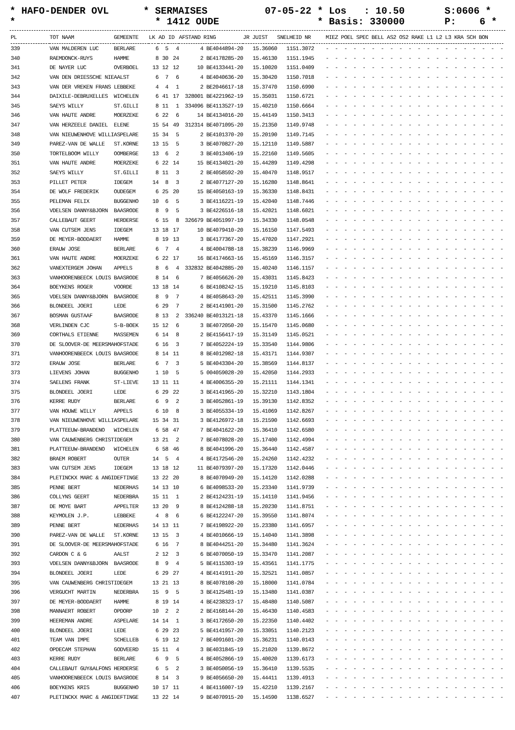* HAFO-DENDER OVL *
* SERMAISES * 1412 OUDE
07-05-22 * Los : 10.50 * Basis: 330000
S:0606 * P: 6 *
| PL | TOT NAAM | GEMEENTE | LK | AD | ID | AFSTAND RING | JR JUIST | SNELHEID NR | MIEZ POEL SPEC BELL AS2 OS2 RAKE L1 L2 L3 KRA SCH BON |
| --- | --- | --- | --- | --- | --- | --- | --- | --- | --- |
| 339 | VAN MALDEREN LUC | BERLARE | 6 | 5 | 4 | 4 BE4044894-20 | 15.36060 | 1151.3072 | - - - - - - - - - - - - - - - - - - - - |
| 340 | RAEMDONCK-RUYS | HAMME | 8 | 30 | 24 | 2 BE4178285-20 | 15.46130 | 1151.1945 | - - - - - - - - - - - - - - - - - - - - |
| 341 | DE NAYER LUC | OVERBOEL | 13 | 12 | 12 | 10 BE4133441-20 | 15.10020 | 1151.0409 | - - - - - - - - - - - - - - - - - - - - |
| 342 | VAN DEN DRIESSCHE NIE | AALST | 6 | 7 | 6 | 4 BE4040636-20 | 15.30420 | 1150.7018 | - - - - - - - - - - - - - - - - - - - - |
| 343 | VAN DER VREKEN FRANS | LEBBEKE | 4 | 4 | 1 | 2 BE2046617-18 | 15.37470 | 1150.6990 | - - - - - - - - - - - - - - - - - - - - |
| 344 | DAIXILE-DEBRUXELLES | WICHELEN | 6 | 41 | 17 | 328001 BE4221962-19 | 15.35031 | 1150.6721 | - - - - - - - - - - - - - - - - - - - - |
| 345 | SAEYS WILLY | ST.GILLI | 8 | 11 | 1 | 334096 BE4113527-19 | 15.40210 | 1150.6664 | - - - - - - - - - - - - - - - - - - - - |
| 346 | VAN HAUTE ANDRE | MOERZEKE | 6 | 22 | 6 | 14 BE4134016-20 | 15.44149 | 1150.3413 | - - - - - - - - - - - - - - - - - - - - |
| 347 | VAN HERZEELE DANIEL | ELENE | 15 | 54 | 49 | 312314 BE4071095-20 | 15.21350 | 1149.9748 | - - - - - - - - - - - - - - - - - - - - |
| 348 | VAN NIEUWENHOVE WILLI | ASPELARE | 15 | 34 | 5 | 2 BE4101370-20 | 15.20190 | 1149.7145 | - - - - - - - - - - - - - - - - - - - - |
| 349 | PAREZ-VAN DE WALLE | ST.KORNE | 13 | 15 | 5 | 3 BE4070827-20 | 15.12110 | 1149.5887 | - - - - - - - - - - - - - - - - - - - - |
| 350 | TORTELBOOM WILLY | OOMBERGE | 13 | 6 | 2 | 3 BE4013406-19 | 15.22160 | 1149.5605 | - - - - - - - - - - - - - - - - - - - - |
| 351 | VAN HAUTE ANDRE | MOERZEKE | 6 | 22 | 14 | 15 BE4134021-20 | 15.44289 | 1149.4298 | - - - - - - - - - - - - - - - - - - - - |
| 352 | SAEYS WILLY | ST.GILLI | 8 | 11 | 3 | 2 BE4058592-20 | 15.40470 | 1148.9517 | - - - - - - - - - - - - - - - - - - - - |
| 353 | PILLET PETER | IDEGEM | 14 | 8 | 3 | 2 BE4077127-20 | 15.16280 | 1148.8641 | - - - - - - - - - - - - - - - - - - - - |
| 354 | DE WOLF FREDERIK | OUDEGEM | 6 | 25 | 20 | 15 BE4050163-19 | 15.36330 | 1148.8431 | - - - - - - - - - - - - - - - - - - - - |
| 355 | PELEMAN FELIX | BUGGENHO | 10 | 6 | 5 | 3 BE4116221-19 | 15.42040 | 1148.7446 | - - - - - - - - - - - - - - - - - - - - |
| 356 | VDELSEN DANNY&BJORN | BAASRODE | 8 | 9 | 5 | 3 BE4226516-18 | 15.42021 | 1148.6021 | - - - - - - - - - - - - - - - - - - - - |
| 357 | CALLEBAUT GEERT | HERDERSE | 6 | 15 | 8 | 326679 BE4051997-19 | 15.34330 | 1148.0548 | - - - - - - - - - - - - - - - - - - - - |
| 358 | VAN CUTSEM JENS | IDEGEM | 13 | 18 | 17 | 10 BE4079410-20 | 15.16150 | 1147.5493 | - - - - - - - - - - - - - - - - - - - - |
| 359 | DE MEYER-BODDAERT | HAMME | 8 | 19 | 13 | 3 BE4177367-20 | 15.47020 | 1147.2921 | - - - - - - - - - - - - - - - - - - - - |
| 360 | ERAUW JOSE | BERLARE | 6 | 7 | 4 | 4 BE4004788-18 | 15.38239 | 1146.9969 | - - - - - - - - - - - - - - - - - - - - |
| 361 | VAN HAUTE ANDRE | MOERZEKE | 6 | 22 | 17 | 16 BE4174663-16 | 15.45169 | 1146.3157 | - - - - - - - - - - - - - - - - - - - - |
| 362 | VANEXTERGEM JOHAN | APPELS | 8 | 6 | 4 | 332832 BE4042885-20 | 15.40240 | 1146.1157 | - - - - - - - - - - - - - - - - - - - - |
| 363 | VANHOORENBEECK LOUIS | BAASRODE | 8 | 14 | 6 | 7 BE4056626-20 | 15.43031 | 1145.8423 | - - - - - - - - - - - - - - - - - - - - |
| 364 | BOEYKENS ROGER | VOORDE | 13 | 18 | 14 | 6 BE4108242-15 | 15.19210 | 1145.8103 | - - - - - - - - - - - - - - - - - - - - |
| 365 | VDELSEN DANNY&BJORN | BAASRODE | 8 | 9 | 7 | 4 BE4058643-20 | 15.42511 | 1145.3990 | - - - - - - - - - - - - - - - - - - - - |
| 366 | BLONDEEL JOERI | LEDE | 6 | 29 | 7 | 2 BE4141901-20 | 15.31500 | 1145.2762 | - - - - - - - - - - - - - - - - - - - - |
| 367 | BOSMAN GUSTAAF | BAASRODE | 8 | 13 | 2 | 336240 BE4013121-18 | 15.43370 | 1145.1666 | - - - - - - - - - - - - - - - - - - - - |
| 368 | VERLINDEN CJC | S-B-BOEK | 15 | 12 | 6 | 3 BE4072050-20 | 15.15470 | 1145.0680 | - - - - - - - - - - - - - - - - - - - - |
| 369 | CORTHALS ETIENNE | MASSEMEN | 6 | 14 | 8 | 2 BE4156417-19 | 15.31149 | 1145.0521 | - - - - - - - - - - - - - - - - - - - - |
| 370 | DE SLOOVER-DE MEERSMA | HOFSTADE | 6 | 16 | 3 | 7 BE4052224-19 | 15.33540 | 1144.9806 | - - - - - - - - - - - - - - - - - - - - |
| 371 | VANHOORENBEECK LOUIS | BAASRODE | 8 | 14 | 11 | 8 BE4012982-18 | 15.43171 | 1144.9307 | - - - - - - - - - - - - - - - - - - - - |
| 372 | ERAUW JOSE | BERLARE | 6 | 7 | 3 | 5 BE4043304-20 | 15.38569 | 1144.8137 | - - - - - - - - - - - - - - - - - - - - |
| 373 | LIEVENS JOHAN | BUGGENHO | 1 | 10 | 5 | 5 004059028-20 | 15.42050 | 1144.2933 | - - - - - - - - - - - - - - - - - - - - |
| 374 | SAELENS FRANK | ST-LIEVE | 13 | 11 | 11 | 4 BE4006355-20 | 15.21111 | 1144.1341 | - - - - - - - - - - - - - - - - - - - - |
| 375 | BLONDEEL JOERI | LEDE | 6 | 29 | 22 | 3 BE4141965-20 | 15.32210 | 1143.1804 | - - - - - - - - - - - - - - - - - - - - |
| 376 | KERRE RUDY | BERLARE | 6 | 9 | 2 | 3 BE4052861-19 | 15.39130 | 1142.8352 | - - - - - - - - - - - - - - - - - - - - |
| 377 | VAN HOUWE WILLY | APPELS | 6 | 10 | 8 | 3 BE4055334-19 | 15.41069 | 1142.8267 | - - - - - - - - - - - - - - - - - - - - |
| 378 | VAN NIEUWENHOVE WILLI | ASPELARE | 15 | 34 | 31 | 3 BE4126972-18 | 15.21590 | 1142.6693 | - - - - - - - - - - - - - - - - - - - - |
| 379 | PLATTEEUW-BRANDENO | WICHELEN | 6 | 58 | 47 | 7 BE4041622-20 | 15.36410 | 1142.6580 | - - - - - - - - - - - - - - - - - - - - |
| 380 | VAN CAUWENBERG CHRIST | IDEGEM | 13 | 21 | 2 | 7 BE4078028-20 | 15.17400 | 1142.4994 | - - - - - - - - - - - - - - - - - - - - |
| 381 | PLATTEEUW-BRANDENO | WICHELEN | 6 | 58 | 46 | 8 BE4041996-20 | 15.36440 | 1142.4587 | - - - - - - - - - - - - - - - - - - - - |
| 382 | BRAEM ROBERT | OUTER | 14 | 5 | 4 | 4 BE4172546-20 | 15.24260 | 1142.4232 | - - - - - - - - - - - - - - - - - - - - |
| 383 | VAN CUTSEM JENS | IDEGEM | 13 | 18 | 12 | 11 BE4079397-20 | 15.17320 | 1142.0446 | - - - - - - - - - - - - - - - - - - - - |
| 384 | PLETINCKX MARC & ANGI | DEFTINGE | 13 | 22 | 20 | 8 BE4070949-20 | 15.14120 | 1142.0288 | - - - - - - - - - - - - - - - - - - - - |
| 385 | PENNE BERT | NEDERHAS | 14 | 13 | 10 | 6 BE4098533-20 | 15.23340 | 1141.9739 | - - - - - - - - - - - - - - - - - - - - |
| 386 | COLLYNS GEERT | NEDERBRA | 15 | 11 | 1 | 2 BE4124231-19 | 15.14110 | 1141.9456 | - - - - - - - - - - - - - - - - - - - - |
| 387 | DE MOYE BART | APPELTER | 13 | 20 | 9 | 8 BE4124288-18 | 15.20230 | 1141.8751 | - - - - - - - - - - - - - - - - - - - - |
| 388 | KEYMOLEN J.P. | LEBBEKE | 4 | 8 | 6 | 6 BE4122247-20 | 15.39550 | 1141.8074 | - - - - - - - - - - - - - - - - - - - - |
| 389 | PENNE BERT | NEDERHAS | 14 | 13 | 11 | 7 BE4198922-20 | 15.23380 | 1141.6957 | - - - - - - - - - - - - - - - - - - - - |
| 390 | PAREZ-VAN DE WALLE | ST.KORNE | 13 | 15 | 3 | 4 BE4010666-19 | 15.14040 | 1141.3898 | - - - - - - - - - - - - - - - - - - - - |
| 391 | DE SLOOVER-DE MEERSMA | HOFSTADE | 6 | 16 | 7 | 8 BE4044251-20 | 15.34480 | 1141.3624 | - - - - - - - - - - - - - - - - - - - - |
| 392 | CARDON C & G | AALST | 2 | 12 | 3 | 6 BE4070050-19 | 15.33470 | 1141.2087 | - - - - - - - - - - - - - - - - - - - - |
| 393 | VDELSEN DANNY&BJORN | BAASRODE | 8 | 9 | 4 | 5 BE4115303-19 | 15.43561 | 1141.1775 | - - - - - - - - - - - - - - - - - - - - |
| 394 | BLONDEEL JOERI | LEDE | 6 | 29 | 27 | 4 BE4141911-20 | 15.32521 | 1141.0857 | - - - - - - - - - - - - - - - - - - - - |
| 395 | VAN CAUWENBERG CHRIST | IDEGEM | 13 | 21 | 13 | 8 BE4078108-20 | 15.18000 | 1141.0784 | - - - - - - - - - - - - - - - - - - - - |
| 396 | VERGUCHT MARTIN | NEDERBRA | 15 | 9 | 5 | 3 BE4125481-19 | 15.13480 | 1141.0387 | - - - - - - - - - - - - - - - - - - - - |
| 397 | DE MEYER-BODDAERT | HAMME | 8 | 19 | 14 | 4 BE4238323-17 | 15.48480 | 1140.5087 | - - - - - - - - - - - - - - - - - - - - |
| 398 | MANNAERT ROBERT | OPDORP | 10 | 2 | 2 | 2 BE4168144-20 | 15.46430 | 1140.4583 | - - - - - - - - - - - - - - - - - - - - |
| 399 | HEEREMAN ANDRE | ASPELARE | 14 | 14 | 1 | 3 BE4172650-20 | 15.22350 | 1140.4402 | - - - - - - - - - - - - - - - - - - - - |
| 400 | BLONDEEL JOERI | LEDE | 6 | 29 | 23 | 5 BE4141957-20 | 15.33051 | 1140.2123 | - - - - - - - - - - - - - - - - - - - - |
| 401 | TEAM VAN IMPE | SCHELLEB | 6 | 19 | 12 | 7 BE4091601-20 | 15.36231 | 1140.0143 | - - - - - - - - - - - - - - - - - - - - |
| 402 | OPDECAM STEPHAN | GODVEERD | 15 | 11 | 4 | 3 BE4031845-19 | 15.21020 | 1139.8672 | - - - - - - - - - - - - - - - - - - - - |
| 403 | KERRE RUDY | BERLARE | 6 | 9 | 5 | 4 BE4052866-19 | 15.40020 | 1139.6173 | - - - - - - - - - - - - - - - - - - - - |
| 404 | CALLEBAUT GUY&ALFONS | HERDERSE | 6 | 5 | 2 | 3 BE4050056-19 | 15.36410 | 1139.5535 | - - - - - - - - - - - - - - - - - - - - |
| 405 | VANHOORENBEECK LOUIS | BAASRODE | 8 | 14 | 3 | 9 BE4056650-20 | 15.44411 | 1139.4913 | - - - - - - - - - - - - - - - - - - - - |
| 406 | BOEYKENS KRIS | BUGGENHO | 10 | 17 | 11 | 4 BE4116007-19 | 15.42210 | 1139.2167 | - - - - - - - - - - - - - - - - - - - - |
| 407 | PLETINCKX MARC & ANGI | DEFTINGE | 13 | 22 | 14 | 9 BE4070915-20 | 15.14590 | 1138.6527 | - - - - - - - - - - - - - - - - - - - - |